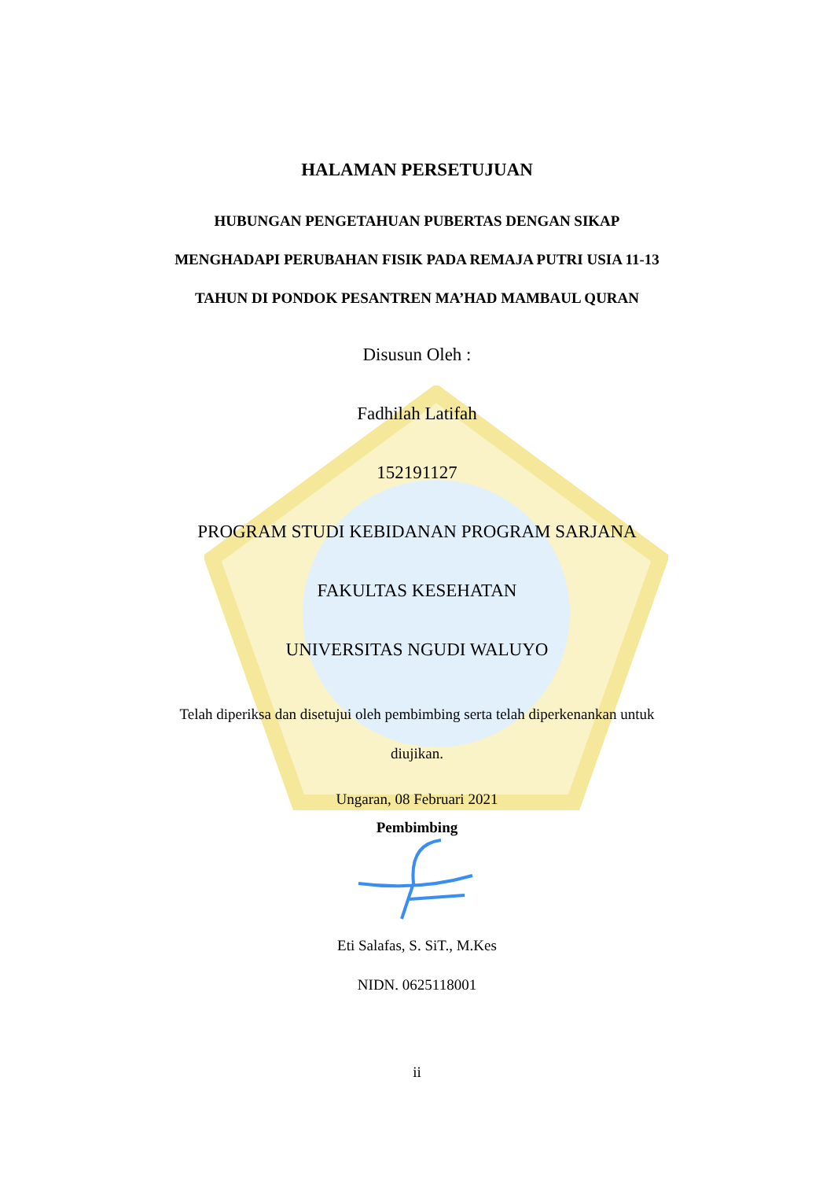HALAMAN PERSETUJUAN
HUBUNGAN PENGETAHUAN PUBERTAS DENGAN SIKAP
MENGHADAPI PERUBAHAN FISIK PADA REMAJA PUTRI USIA 11-13
TAHUN DI PONDOK PESANTREN MA’HAD MAMBAUL QURAN
Disusun Oleh :
Fadhilah Latifah
152191127
PROGRAM STUDI KEBIDANAN PROGRAM SARJANA
FAKULTAS KESEHATAN
UNIVERSITAS NGUDI WALUYO
Telah diperiksa dan disetujui oleh pembimbing serta telah diperkenankan untuk diujikan.
Ungaran, 08 Februari 2021
Pembimbing
Eti Salafas, S. SiT., M.Kes
NIDN. 0625118001
ii